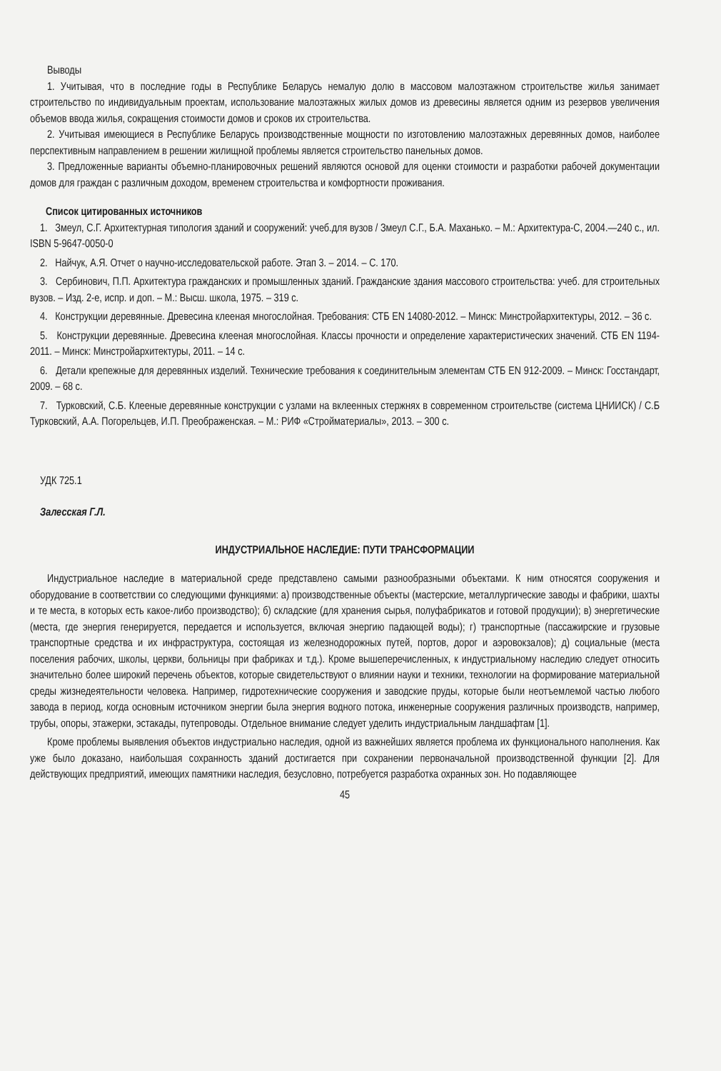Выводы
1. Учитывая, что в последние годы в Республике Беларусь немалую долю в массовом малоэтажном строительстве жилья занимает строительство по индивидуальным проектам, использование малоэтажных жилых домов из древесины является одним из резервов увеличения объемов ввода жилья, сокращения стоимости домов и сроков их строительства.
2. Учитывая имеющиеся в Республике Беларусь производственные мощности по изготовлению малоэтажных деревянных домов, наиболее перспективным направлением в решении жилищной проблемы является строительство панельных домов.
3. Предложенные варианты объемно-планировочных решений являются основой для оценки стоимости и разработки рабочей документации домов для граждан с различным доходом, временем строительства и комфортности проживания.
Список цитированных источников
1. Змеул, С.Г. Архитектурная типология зданий и сооружений: учеб.для вузов / Змеул С.Г., Б.А. Маханько. – М.: Архитектура-С, 2004.—240 с., ил. ISBN 5-9647-0050-0
2. Найчук, А.Я. Отчет о научно-исследовательской работе. Этап 3. – 2014. – С. 170.
3. Сербинович, П.П. Архитектура гражданских и промышленных зданий. Гражданские здания массового строительства: учеб. для строительных вузов. – Изд. 2-е, испр. и доп. – М.: Высш. школа, 1975. – 319 с.
4. Конструкции деревянные. Древесина клееная многослойная. Требования: СТБ EN 14080-2012. – Минск: Минстройархитектуры, 2012. – 36 с.
5. Конструкции деревянные. Древесина клееная многослойная. Классы прочности и определение характеристических значений. СТБ EN 1194-2011. – Минск: Минстройархитектуры, 2011. – 14 с.
6. Детали крепежные для деревянных изделий. Технические требования к соединительным элементам СТБ EN 912-2009. – Минск: Госстандарт, 2009. – 68 с.
7. Турковский, С.Б. Клееные деревянные конструкции с узлами на вклеенных стержнях в современном строительстве (система ЦНИИСК) / С.Б Турковский, А.А. Погорельцев, И.П. Преображенская. – М.: РИФ «Стройматериалы», 2013. – 300 с.
УДК 725.1
Залесская Г.Л.
ИНДУСТРИАЛЬНОЕ НАСЛЕДИЕ: ПУТИ ТРАНСФОРМАЦИИ
Индустриальное наследие в материальной среде представлено самыми разнообразными объектами. К ним относятся сооружения и оборудование в соответствии со следующими функциями: а) производственные объекты (мастерские, металлургические заводы и фабрики, шахты и те места, в которых есть какое-либо производство); б) складские (для хранения сырья, полуфабрикатов и готовой продукции); в) энергетические (места, где энергия генерируется, передается и используется, включая энергию падающей воды); г) транспортные (пассажирские и грузовые транспортные средства и их инфраструктура, состоящая из железнодорожных путей, портов, дорог и аэровокзалов); д) социальные (места поселения рабочих, школы, церкви, больницы при фабриках и т.д.). Кроме вышеперечисленных, к индустриальному наследию следует относить значительно более широкий перечень объектов, которые свидетельствуют о влиянии науки и техники, технологии на формирование материальной среды жизнедеятельности человека. Например, гидротехнические сооружения и заводские пруды, которые были неотъемлемой частью любого завода в период, когда основным источником энергии была энергия водного потока, инженерные сооружения различных производств, например, трубы, опоры, этажерки, эстакады, путепроводы. Отдельное внимание следует уделить индустриальным ландшафтам [1].
Кроме проблемы выявления объектов индустриально наследия, одной из важнейших является проблема их функционального наполнения. Как уже было доказано, наибольшая сохранность зданий достигается при сохранении первоначальной производственной функции [2]. Для действующих предприятий, имеющих памятники наследия, безусловно, потребуется разработка охранных зон. Но подавляющее
45